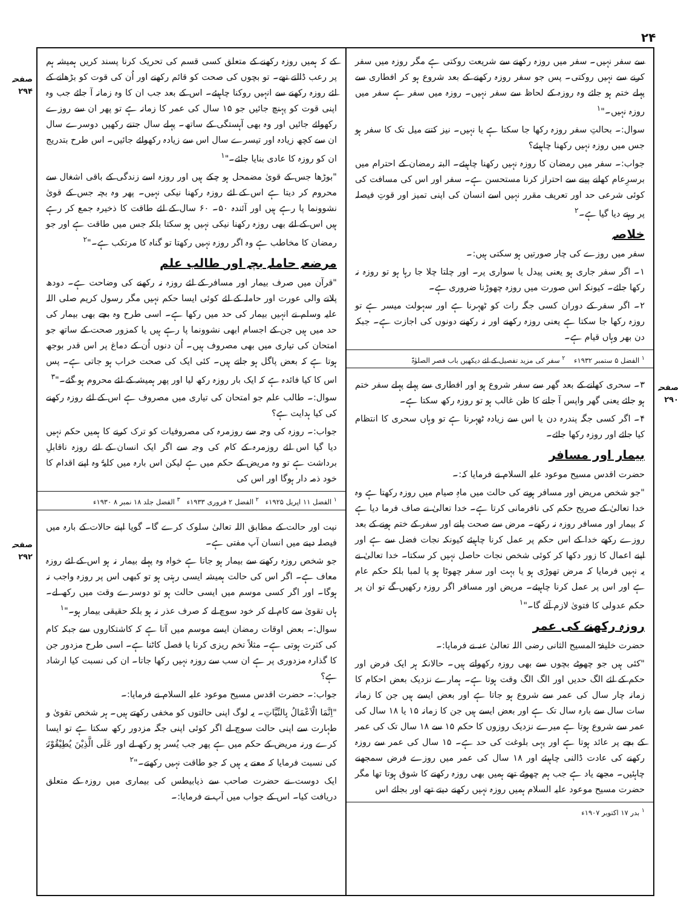۲۴
سے سفر نہیں۔ سفر میں روزہ رکھنے سے شریعت روکتی ہے مگر روزہ میں سفر کرنے سے نہیں روکتی۔ پس جو سفر روزہ رکھنے کے بعد شروع ہو کر افطاری سے پہلے ختم ہو جائے وہ روزہ کے لحاظ سے سفر نہیں۔ روزہ میں سفر ہے سفر میں روزہ نہیں۔"<sup>۱</sup>
سوال:۔ بحالتِ سفر روزہ رکھا جا سکتا ہے یا نہیں۔ نیز کتنے میل تک کا سفر ہو جس میں روزہ نہیں رکھنا چاہیئے؟
جواب:۔ سفر میں رمضان کا روزہ نہیں رکھنا چاہیئے۔ البتہ رمضان کے احترام میں برسرِعام کھانے پینے سے احتراز کرنا مستحسن ہے۔ سفر اور اس کی مسافت کی کوئی شرعی حد اور تعریف مقرر نہیں اسے انسان کی اپنی تمیز اور قوتِ فیصلہ پر رہنے دیا گیا ہے۔<sup>۲</sup>
خلاصہ
سفر میں روزے کی چار صورتیں ہو سکتی ہیں:۔
۱۔ اگر سفر جاری ہو یعنی پیدل یا سواری پر۔ اور چلتا چلا جا رہا ہو تو روزہ نہ رکھا جائے۔ کیونکہ اس صورت میں روزہ چھوڑنا ضروری ہے۔
۲۔ اگر سفر کے دوران کسی جگہ رات کو ٹھہرنا ہے اور سہولت میسر ہے تو روزہ رکھا جا سکتا ہے یعنی روزہ رکھنے اور نہ رکھنے دونوں کی اجازت ہے۔ جبکہ دن بھر وہاں قیام ہے۔
<sup>۱</sup> الفضل ۵ ستمبر ۱۹۳۲ء <sup>۲</sup> سفر کی مزید تفصیل کے لئے دیکھیں باب قصر الصلوٰۃ
۳۔ سحری کھانے کے بعد گھر سے سفر شروع ہو اور افطاری سے پہلے پہلے سفر ختم ہو جائے یعنی گھر واپس آ جانے کا ظن غالب ہو تو روزہ رکھ سکتا ہے۔
۴۔ اگر کسی جگہ پندرہ دن یا اس سے زیادہ ٹھہرنا ہے تو وہاں سحری کا انتظام کیا جائے اور روزہ رکھا جائے۔
بیمار اور مسافر
حضرت اقدس مسیح موعود علیہ السلام نے فرمایا کہ:۔
"جو شخص مریض اور مسافر ہونے کی حالت میں ماہِ صیام میں روزہ رکھتا ہے وہ خدا تعالیٰ کے صریح حکم کی نافرمانی کرتا ہے۔ خدا تعالیٰ نے صاف فرما دیا ہے کہ بیمار اور مسافر روزہ نہ رکھے۔ مرض سے صحت پانے اور سفر کے ختم ہونے کے بعد روزے رکھے خدا کے اس حکم پر عمل کرنا چاہیئے کیونکہ نجات فضل سے ہے اور اپنے اعمال کا زور دکھا کر کوئی شخص نجات حاصل نہیں کر سکتا۔ خدا تعالیٰ نے یہ نہیں فرمایا کہ مرض تھوڑی ہو یا بہت اور سفر چھوٹا ہو یا لمبا بلکہ حکم عام ہے اور اس پر عمل کرنا چاہیئے۔ مریض اور مسافر اگر روزہ رکھیں گے تو ان پر حکم عدولی کا فتویٰ لازم آئے گا۔"<sup>۱</sup>
روزہ رکھنے کی عمر
حضرت خلیفۃ المسیح الثانی رضی اللہ تعالیٰ عنہ نے فرمایا:۔
"کئی ہیں جو چھوٹے بچوں سے بھی روزہ رکھواتے ہیں۔ حالانکہ ہر ایک فرض اور حکم کے لئے الگ حدیں اور الگ الگ وقت ہوتا ہے۔ ہمارے نزدیک بعض احکام کا زمانہ چار سال کی عمر سے شروع ہو جاتا ہے اور بعض ایسے ہیں جن کا زمانہ سات سال سے بارہ سال تک ہے اور بعض ایسے ہیں جن کا زمانہ ۱۵ یا ۱۸ سال کی عمر سے شروع ہوتا ہے میرے نزدیک روزوں کا حکم ۱۵ سے ۱۸ سال تک کی عمر کے بچے پر عائد ہوتا ہے اور یہی بلوغت کی حد ہے۔ ۱۵ سال کی عمر سے روزہ رکھنے کی عادت ڈالنی چاہیئے اور ۱۸ سال کی عمر میں روزے فرض سمجھنے چاہئیں۔ مجھے یاد ہے جب ہم چھوٹے تھے ہمیں بھی روزہ رکھنے کا شوق ہوتا تھا مگر حضرت مسیح موعود علیہ السلام ہمیں روزہ نہیں رکھنے دیتے تھے اور بجائے اس
<sup>۱</sup> بدر ۱۷ اکتوبر ۱۹۰۷ء
کے کہ ہمیں روزہ رکھنے کے متعلق کسی قسم کی تحریک کرنا پسند کریں ہمیشہ ہم پر رعب ڈالتے تھے۔ تو بچوں کی صحت کو قائم رکھنے اور اُن کی قوت کو بڑھانے کے لئے روزہ رکھنے سے انہیں روکنا چاہیئے۔ اس کے بعد جب ان کا وہ زمانہ آ جائے جب وہ اپنی قوت کو پہنچ جائیں جو ۱۵ سال کی عمر کا زمانہ ہے تو پھر ان سے روزے رکھوائے جائیں اور وہ بھی آہستگی کے ساتھ۔ پہلے سال جتنے رکھیں دوسرے سال ان سے کچھ زیادہ اور تیسرے سال اس سے زیادہ رکھوائے جائیں۔ اس طرح بتدریج ان کو روزہ کا عادی بنایا جائے۔"<sup>۱</sup>
"بوڑھا جس کے قویٰ مضمحل ہو چکے ہیں اور روزہ اسے زندگی کے باقی اشغال سے محروم کر دیتا ہے اس کے لئے روزہ رکھنا نیکی نہیں۔ پھر وہ بچہ جس کے قویٰ نشوونما پا رہے ہیں اور آئندہ ۵۰۔ ۶۰ سال کے لئے طاقت کا ذخیرہ جمع کر رہے ہیں اس کے لئے بھی روزہ رکھنا نیکی نہیں ہو سکتا بلکہ جس میں طاقت ہے اور جو رمضان کا مخاطب ہے وہ اگر روزہ نہیں رکھتا تو گناہ کا مرتکب ہے۔"<sup>۲</sup>
مرضعہ حاملہ بچہ اور طالب علم
"قرآن میں صرف بیمار اور مسافر کے لئے روزہ نہ رکھنے کی وضاحت ہے۔ دودھ پلانے والی عورت اور حاملہ کے لئے کوئی ایسا حکم نہیں مگر رسول کریم صلی اللہ علیہ وسلم نے انہیں بیمار کی حد میں رکھا ہے۔ اسی طرح وہ بچے بھی بیمار کی حد میں ہیں جن کے اجسام ابھی نشوونما پا رہے ہیں یا کمزور صحت کے ساتھ جو امتحان کی تیاری میں بھی مصروف ہیں۔ اُن دنوں اُن کے دماغ پر اس قدر بوجھ ہوتا ہے کہ بعض پاگل ہو جاتے ہیں۔ کئی ایک کی صحت خراب ہو جاتی ہے۔ پس اس کا کیا فائدہ ہے کہ ایک بار روزہ رکھ لیا اور پھر ہمیشہ کے لئے محروم ہو گئے۔"<sup>۳</sup>
سوال:۔ طالب علم جو امتحان کی تیاری میں مصروف ہے اس کے لئے روزہ رکھنے کی کیا ہدایت ہے؟
جواب:۔ روزہ کی وجہ سے روزمرہ کی مصروفیات کو ترک کرنے کا ہمیں حکم نہیں دیا گیا اس لئے روزمرہ کے کام کی وجہ سے اگر ایک انسان کے لئے روزہ ناقابلِ برداشت ہے تو وہ مریض کے حکم میں ہے لیکن اس بارہ میں کلیۃً وہ اپنے اقدام کا خود ذمہ دار ہوگا اور اس کی
<sup>۱</sup> الفضل ۱۱ اپریل ۱۹۲۵ء <sup>۲</sup> الفضل ۲ فروری ۱۹۳۳ء <sup>۳</sup> الفضل جلد ۱۸ نمبر ۸ ۱۹۳۰ء
نیت اور حالت کے مطابق اللہ تعالیٰ سلوک کرے گا۔ گویا اپنے حالات کے بارہ میں فیصلہ دینے میں انسان آپ مفتی ہے۔
جو شخص روزہ رکھنے سے بیمار ہو جاتا ہے خواہ وہ پہلے بیمار نہ ہو اس کے لئے روزہ معاف ہے۔ اگر اس کی حالت ہمیشہ ایسی رہتی ہو تو کبھی اس پر روزہ واجب نہ ہوگا۔ اور اگر کسی موسم میں ایسی حالت ہو تو دوسرے وقت میں رکھ لے۔ ہاں تقویٰ سے کام لے کر خود سوچ لے کہ صرف عذر نہ ہو بلکہ حقیقی بیمار ہو۔"<sup>۱</sup>
سوال:۔ بعض اوقات رمضان ایسے موسم میں آتا ہے کہ کاشتکاروں سے جبکہ کام کی کثرت ہوتی ہے۔ مثلاً تخم ریزی کرنا یا فصل کاٹنا ہے۔ اسی طرح مزدور جن کا گذارہ مزدوری پر ہے ان سب سے روزہ نہیں رکھا جاتا۔ ان کی نسبت کیا ارشاد ہے؟
جواب:۔ حضرت اقدس مسیح موعود علیہ السلام نے فرمایا:۔
"اِنَّمَا الْاَعْمَالُ بِالنِّیَّاتِ۔ یہ لوگ اپنی حالتوں کو مخفی رکھتے ہیں۔ ہر شخص تقویٰ و طہارت سے اپنی حالت سوچ لے اگر کوئی اپنی جگہ مزدور رکھ سکتا ہے تو ایسا کرے ورنہ مریض کے حکم میں ہے پھر جب یُسر ہو رکھ لے اور عَلَی الَّذِیْنَ یُطِیْقُوْنَہٗ کی نسبت فرمایا کہ معنے یہ ہیں کہ جو طاقت نہیں رکھتے۔"<sup>۲</sup>
ایک دوست نے حضرت صاحب سے ذیابیطس کی بیماری میں روزہ کے متعلق دریافت کیا۔ اس کے جواب میں آپ نے فرمایا:۔
صفحہ ۲۹۴
صفحہ ۲۹۰
صفحہ ۲۹۲